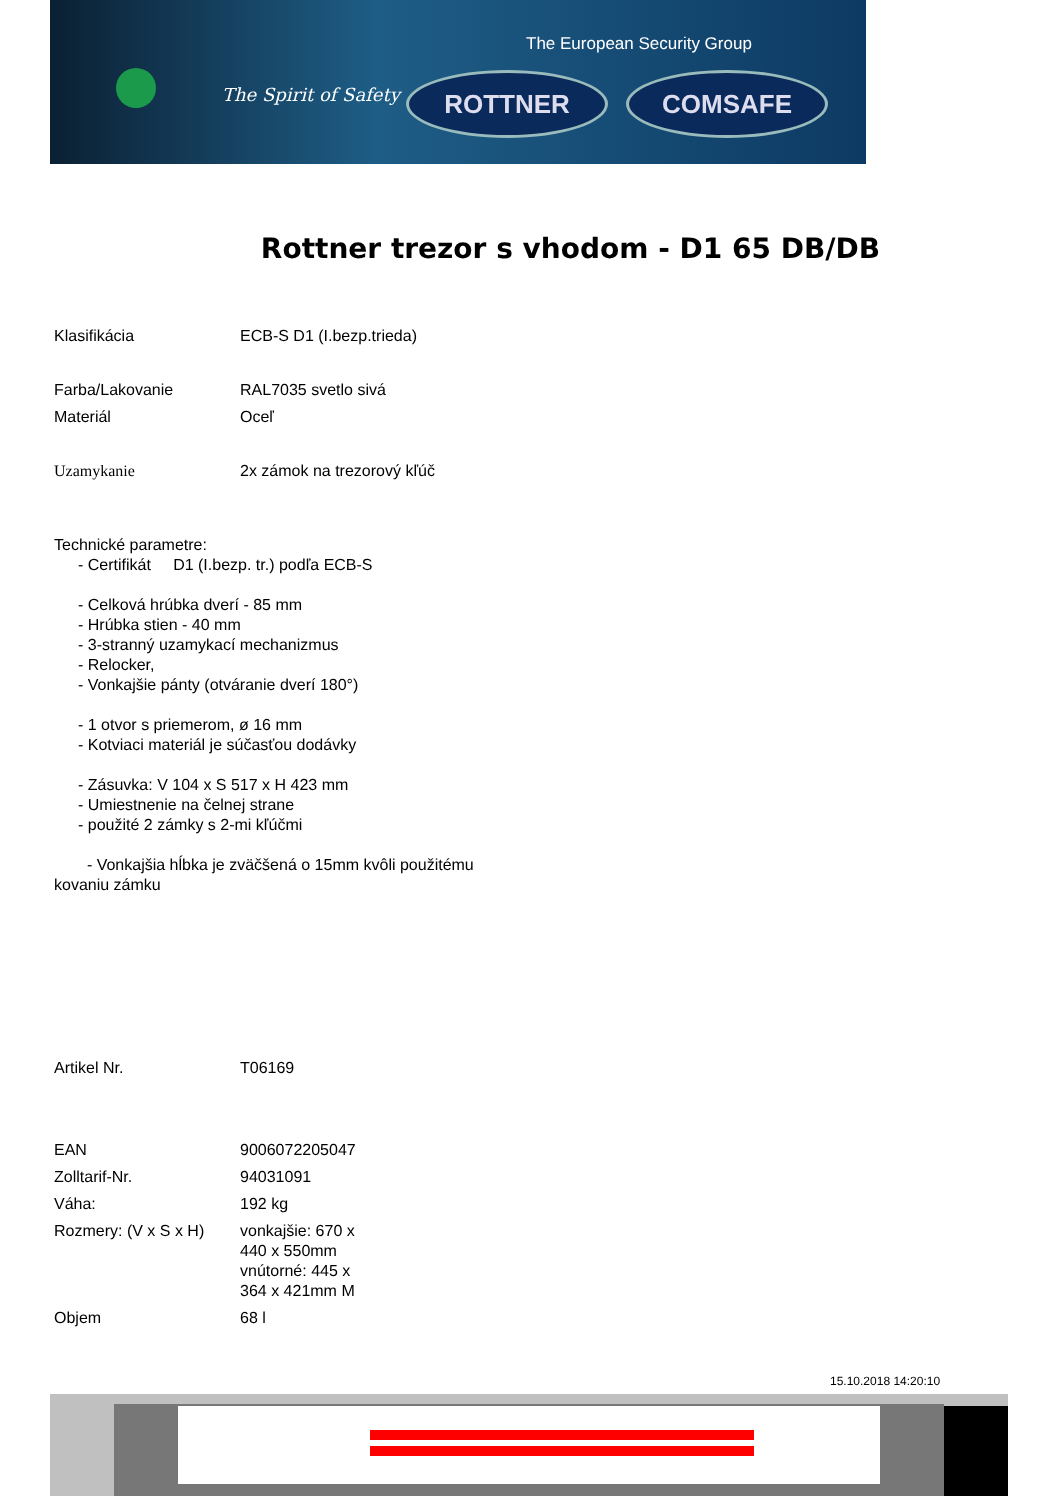The European Security Group
The Spirit of Safety ROTTNER COMSAFE
Rottner trezor s vhodom - D1 65 DB/DB
| Klasifikácia | ECB-S D1 (I.bezp.trieda) |
| Farba/Lakovanie | RAL7035 svetlo sivá |
| Materiál | Oceľ |
| Uzamykanie | 2x zámok na trezorový kľúč |
Technické parametre:
- Certifikát D1 (I.bezp. tr.) podľa ECB-S
- Celková hrúbka dverí - 85 mm
- Hrúbka stien - 40 mm
- 3-stranný uzamykací mechanizmus
- Relocker,
- Vonkajšie pánty (otváranie dverí 180°)
- 1 otvor s priemerom, ø 16 mm
- Kotviaci materiál je súčasťou dodávky
- Zásuvka: V 104 x S 517 x H 423 mm
- Umiestnenie na čelnej strane
- použité 2 zámky s 2-mi kľúčmi
- Vonkajšia hĺbka je zväčšená o 15mm kvôli použitému
kovaniu zámku
| Artikel Nr. | T06169 |
| EAN | 9006072205047 |
| Zolltarif-Nr. | 94031091 |
| Váha: | 192 kg |
| Rozmery: (V x S x H) | vonkajšie: 670 x 440 x 550mm vnútorné: 445 x 364 x 421mm M |
| Objem | 68 l |
15.10.2018 14:20:10